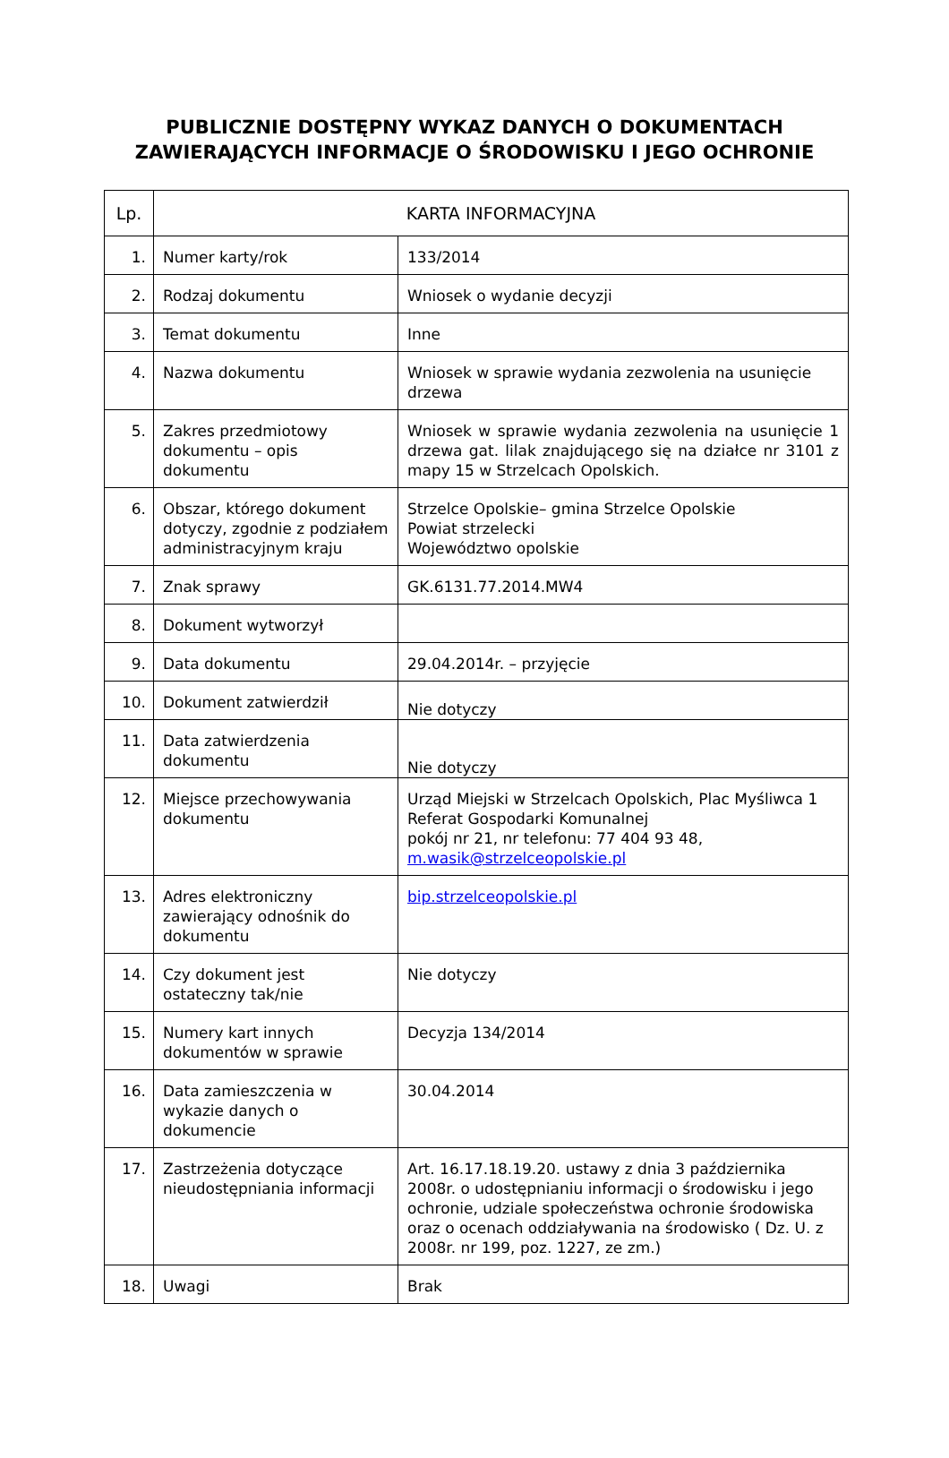PUBLICZNIE DOSTĘPNY WYKAZ DANYCH O DOKUMENTACH
ZAWIERAJĄCYCH INFORMACJE O ŚRODOWISKU I JEGO OCHRONIE
| Lp. | KARTA INFORMACYJNA | |
| --- | --- | --- |
| 1. | Numer karty/rok | 133/2014 |
| 2. | Rodzaj dokumentu | Wniosek o wydanie decyzji |
| 3. | Temat dokumentu | Inne |
| 4. | Nazwa dokumentu | Wniosek w sprawie wydania zezwolenia na usunięcie drzewa |
| 5. | Zakres przedmiotowy dokumentu – opis dokumentu | Wniosek w sprawie wydania zezwolenia na usunięcie 1 drzewa gat. lilak znajdującego się na działce nr 3101 z mapy 15 w Strzelcach Opolskich. |
| 6. | Obszar, którego dokument dotyczy, zgodnie z podziałem administracyjnym kraju | Strzelce Opolskie– gmina Strzelce Opolskie Powiat strzelecki Województwo opolskie |
| 7. | Znak sprawy | GK.6131.77.2014.MW4 |
| 8. | Dokument wytworzył | |
| 9. | Data dokumentu | 29.04.2014r. – przyjęcie |
| 10. | Dokument zatwierdził | Nie dotyczy |
| 11. | Data zatwierdzenia dokumentu | Nie dotyczy |
| 12. | Miejsce przechowywania dokumentu | Urząd Miejski w Strzelcach Opolskich, Plac Myśliwca 1 Referat Gospodarki Komunalnej pokój nr 21, nr telefonu: 77 404 93 48, m.wasik@strzelceopolskie.pl |
| 13. | Adres elektroniczny zawierający odnośnik do dokumentu | bip.strzelceopolskie.pl |
| 14. | Czy dokument jest ostateczny tak/nie | Nie dotyczy |
| 15. | Numery kart innych dokumentów w sprawie | Decyzja 134/2014 |
| 16. | Data zamieszczenia w wykazie danych o dokumencie | 30.04.2014 |
| 17. | Zastrzeżenia dotyczące nieudostępniania informacji | Art. 16.17.18.19.20. ustawy z dnia 3 października 2008r. o udostępnianiu informacji o środowisku i jego ochronie, udziale społeczeństwa ochronie środowiska oraz o ocenach oddziaływania na środowisko ( Dz. U. z 2008r. nr 199, poz. 1227, ze zm.) |
| 18. | Uwagi | Brak |